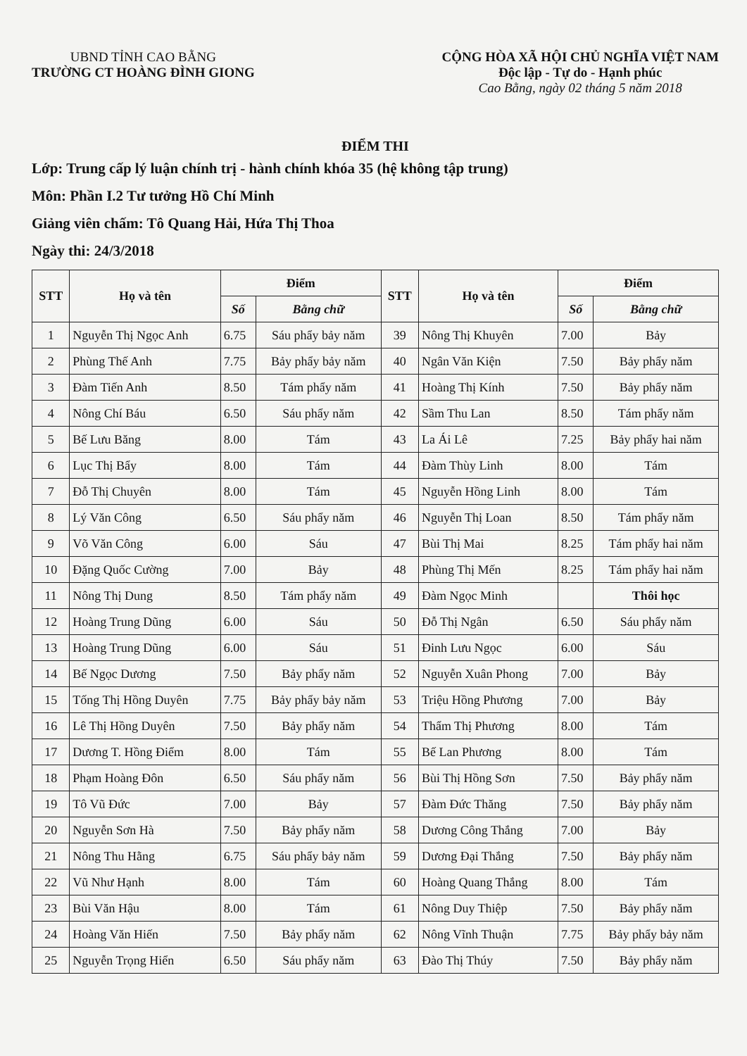UBND TỈNH CAO BẰNG
TRƯỜNG CT HOÀNG ĐÌNH GIONG
CỘNG HÒA XÃ HỘI CHỦ NGHĨA VIỆT NAM
Độc lập - Tự do - Hạnh phúc
Cao Bằng, ngày 02 tháng 5 năm 2018
ĐIỂM THI
Lớp: Trung cấp lý luận chính trị - hành chính khóa 35 (hệ không tập trung)
Môn: Phần I.2 Tư tưởng Hồ Chí Minh
Giảng viên chấm: Tô Quang Hải, Hứa Thị Thoa
Ngày thi: 24/3/2018
| STT | Họ và tên | Điểm | | STT | Họ và tên | Điểm | |
| --- | --- | --- | --- | --- | --- | --- | --- |
| | | Số | Bằng chữ | | | Số | Bằng chữ |
| 1 | Nguyễn Thị Ngọc Anh | 6.75 | Sáu phẩy bảy năm | 39 | Nông Thị Khuyên | 7.00 | Bảy |
| 2 | Phùng Thế Anh | 7.75 | Bảy phẩy bảy năm | 40 | Ngân Văn Kiện | 7.50 | Bảy phẩy năm |
| 3 | Đàm Tiến Anh | 8.50 | Tám phẩy năm | 41 | Hoàng Thị Kính | 7.50 | Bảy phẩy năm |
| 4 | Nông Chí Báu | 6.50 | Sáu phẩy năm | 42 | Sầm Thu Lan | 8.50 | Tám phẩy năm |
| 5 | Bế Lưu Băng | 8.00 | Tám | 43 | La Ái Lê | 7.25 | Bảy phẩy hai năm |
| 6 | Lục Thị Bẩy | 8.00 | Tám | 44 | Đàm Thùy Linh | 8.00 | Tám |
| 7 | Đỗ Thị Chuyên | 8.00 | Tám | 45 | Nguyễn Hồng Linh | 8.00 | Tám |
| 8 | Lý Văn Công | 6.50 | Sáu phẩy năm | 46 | Nguyễn Thị Loan | 8.50 | Tám phẩy năm |
| 9 | Võ Văn Công | 6.00 | Sáu | 47 | Bùi Thị Mai | 8.25 | Tám phẩy hai năm |
| 10 | Đặng Quốc Cường | 7.00 | Bảy | 48 | Phùng Thị Mến | 8.25 | Tám phẩy hai năm |
| 11 | Nông Thị Dung | 8.50 | Tám phẩy năm | 49 | Đàm Ngọc Minh | | Thôi học |
| 12 | Hoàng Trung Dũng | 6.00 | Sáu | 50 | Đỗ Thị Ngân | 6.50 | Sáu phẩy năm |
| 13 | Hoàng Trung Dũng | 6.00 | Sáu | 51 | Đinh Lưu Ngọc | 6.00 | Sáu |
| 14 | Bế Ngọc Dương | 7.50 | Bảy phẩy năm | 52 | Nguyễn Xuân Phong | 7.00 | Bảy |
| 15 | Tống Thị Hồng Duyên | 7.75 | Bảy phẩy bảy năm | 53 | Triệu Hồng Phương | 7.00 | Bảy |
| 16 | Lê Thị Hồng Duyên | 7.50 | Bảy phẩy năm | 54 | Thẩm Thị Phương | 8.00 | Tám |
| 17 | Dương T. Hồng Điểm | 8.00 | Tám | 55 | Bế Lan Phương | 8.00 | Tám |
| 18 | Phạm Hoàng Đôn | 6.50 | Sáu phẩy năm | 56 | Bùi Thị Hồng Sơn | 7.50 | Bảy phẩy năm |
| 19 | Tô Vũ Đức | 7.00 | Bảy | 57 | Đàm Đức Thăng | 7.50 | Bảy phẩy năm |
| 20 | Nguyễn Sơn Hà | 7.50 | Bảy phẩy năm | 58 | Dương Công Thắng | 7.00 | Bảy |
| 21 | Nông Thu Hằng | 6.75 | Sáu phẩy bảy năm | 59 | Dương Đại Thắng | 7.50 | Bảy phẩy năm |
| 22 | Vũ Như Hạnh | 8.00 | Tám | 60 | Hoàng Quang Thắng | 8.00 | Tám |
| 23 | Bùi Văn Hậu | 8.00 | Tám | 61 | Nông Duy Thiệp | 7.50 | Bảy phẩy năm |
| 24 | Hoàng Văn Hiến | 7.50 | Bảy phẩy năm | 62 | Nông Vĩnh Thuận | 7.75 | Bảy phẩy bảy năm |
| 25 | Nguyễn Trọng Hiển | 6.50 | Sáu phẩy năm | 63 | Đào Thị Thúy | 7.50 | Bảy phẩy năm |